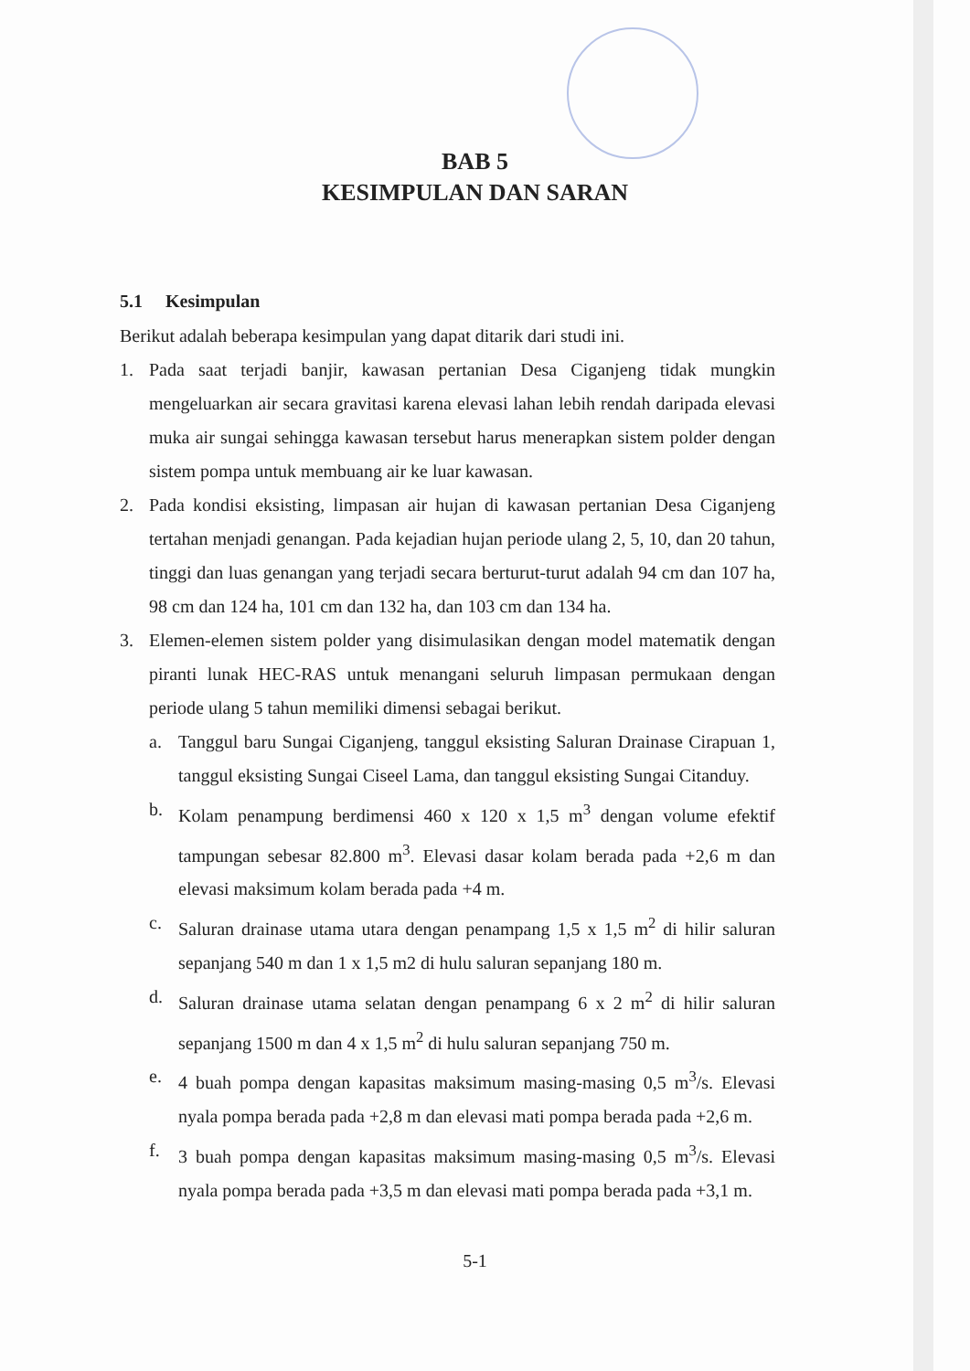BAB 5
KESIMPULAN DAN SARAN
5.1 Kesimpulan
Berikut adalah beberapa kesimpulan yang dapat ditarik dari studi ini.
1. Pada saat terjadi banjir, kawasan pertanian Desa Ciganjeng tidak mungkin mengeluarkan air secara gravitasi karena elevasi lahan lebih rendah daripada elevasi muka air sungai sehingga kawasan tersebut harus menerapkan sistem polder dengan sistem pompa untuk membuang air ke luar kawasan.
2. Pada kondisi eksisting, limpasan air hujan di kawasan pertanian Desa Ciganjeng tertahan menjadi genangan. Pada kejadian hujan periode ulang 2, 5, 10, dan 20 tahun, tinggi dan luas genangan yang terjadi secara berturut-turut adalah 94 cm dan 107 ha, 98 cm dan 124 ha, 101 cm dan 132 ha, dan 103 cm dan 134 ha.
3. Elemen-elemen sistem polder yang disimulasikan dengan model matematik dengan piranti lunak HEC-RAS untuk menangani seluruh limpasan permukaan dengan periode ulang 5 tahun memiliki dimensi sebagai berikut.
a. Tanggul baru Sungai Ciganjeng, tanggul eksisting Saluran Drainase Cirapuan 1, tanggul eksisting Sungai Ciseel Lama, dan tanggul eksisting Sungai Citanduy.
b. Kolam penampung berdimensi 460 x 120 x 1,5 m<sup>3</sup> dengan volume efektif tampungan sebesar 82.800 m<sup>3</sup>. Elevasi dasar kolam berada pada +2,6 m dan elevasi maksimum kolam berada pada +4 m.
c. Saluran drainase utama utara dengan penampang 1,5 x 1,5 m<sup>2</sup> di hilir saluran sepanjang 540 m dan 1 x 1,5 m2 di hulu saluran sepanjang 180 m.
d. Saluran drainase utama selatan dengan penampang 6 x 2 m<sup>2</sup> di hilir saluran sepanjang 1500 m dan 4 x 1,5 m<sup>2</sup> di hulu saluran sepanjang 750 m.
e. 4 buah pompa dengan kapasitas maksimum masing-masing 0,5 m<sup>3</sup>/s. Elevasi nyala pompa berada pada +2,8 m dan elevasi mati pompa berada pada +2,6 m.
f. 3 buah pompa dengan kapasitas maksimum masing-masing 0,5 m<sup>3</sup>/s. Elevasi nyala pompa berada pada +3,5 m dan elevasi mati pompa berada pada +3,1 m.
5-1